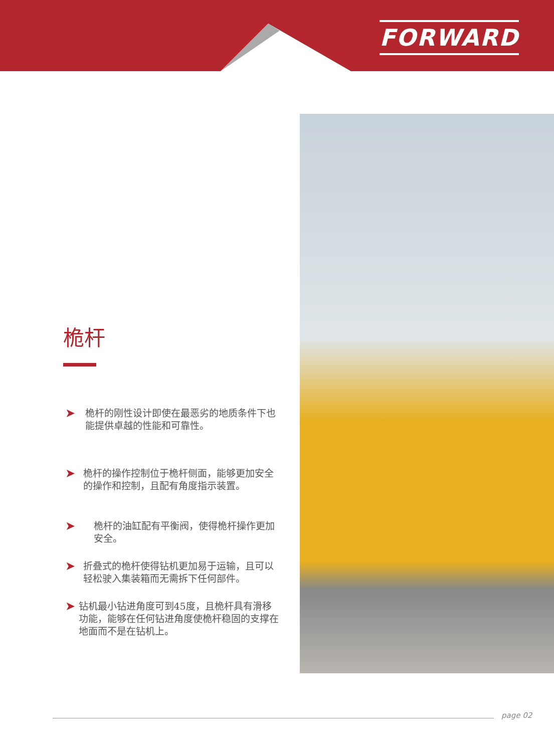FORWARD
桅杆
➤ 桅杆的刚性设计即使在最恶劣的地质条件下也能提供卓越的性能和可靠性。
➤ 桅杆的操作控制位于桅杆侧面，能够更加安全的操作和控制，且配有角度指示装置。
➤ 桅杆的油缸配有平衡阀，使得桅杆操作更加安全。
➤ 折叠式的桅杆使得钻机更加易于运输，且可以轻松驶入集装箱而无需拆下任何部件。
➤ 钻机最小钻进角度可到45度，且桅杆具有滑移功能，能够在任何钻进角度使桅杆稳固的支撑在地面而不是在钻机上。
page 02